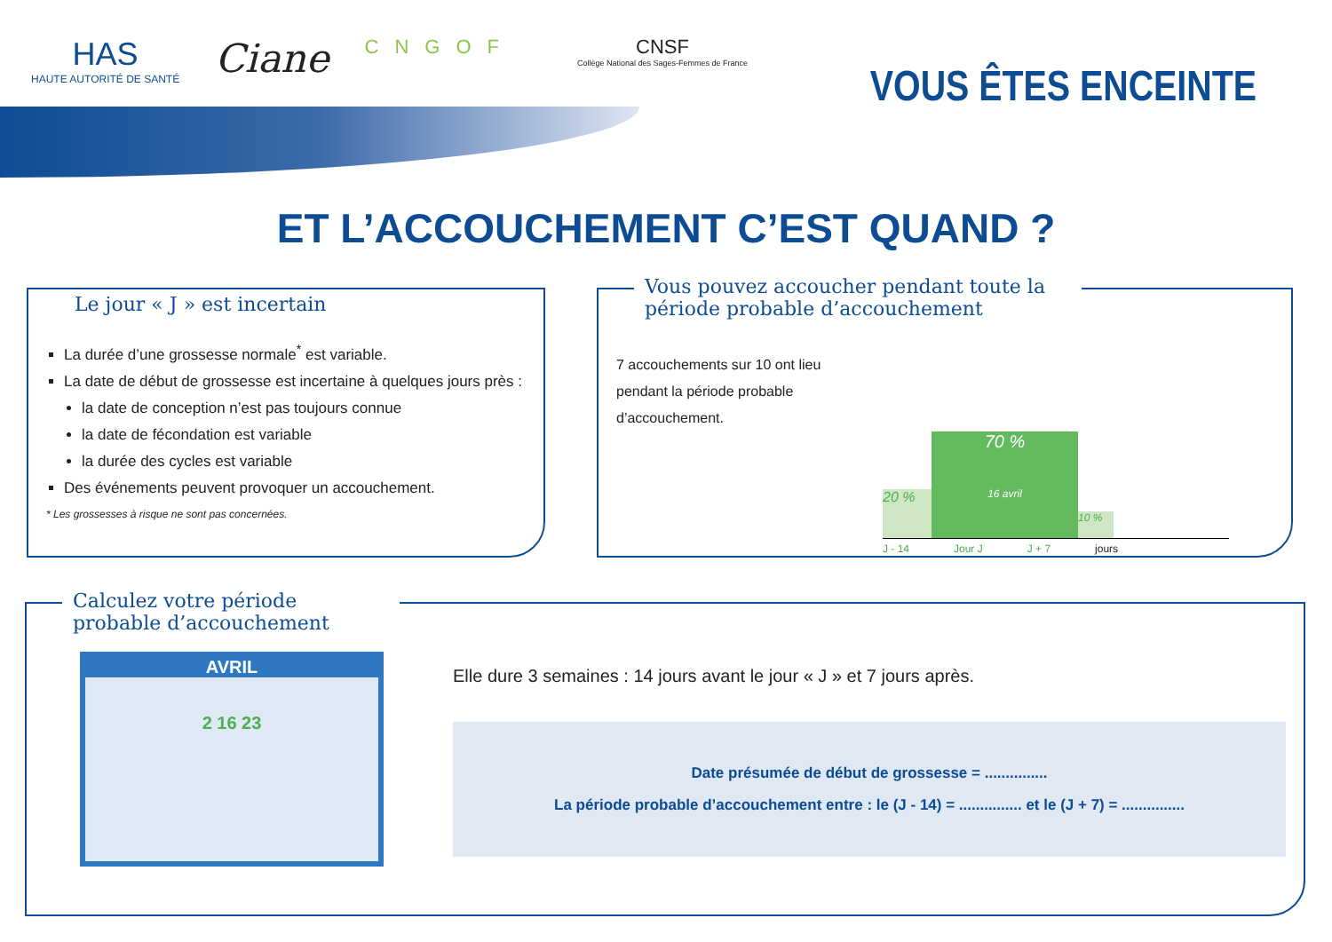HAS
HAUTE AUTORITÉ DE SANTÉ
Ciane
CNGOF CNSF
Collège National des Sages-Femmes de France
VOUS ÊTES ENCEINTE
ET L’ACCOUCHEMENT C’EST QUAND ?
Le jour « J » est incertain
La durée d’une grossesse normale<sup>*</sup> est variable.
La date de début de grossesse est incertaine à quelques jours près :
la date de conception n’est pas toujours connue
la date de fécondation est variable
la durée des cycles est variable
Des événements peuvent provoquer un accouchement.
* Les grossesses à risque ne sont pas concernées.
Vous pouvez accoucher pendant toute la période probable d’accouchement
7 accouchements sur 10 ont lieu pendant la période probable d’accouchement.
20 %
70 %
16 avril
10 %
J - 14 Jour J J + 7 jours
Calculez votre période probable d’accouchement
AVRIL
2 16 23
Elle dure 3 semaines : 14 jours avant le jour « J » et 7 jours après.
Date présumée de début de grossesse = ...............
La période probable d’accouchement entre : le (J - 14) = ............... et le (J + 7) = ...............